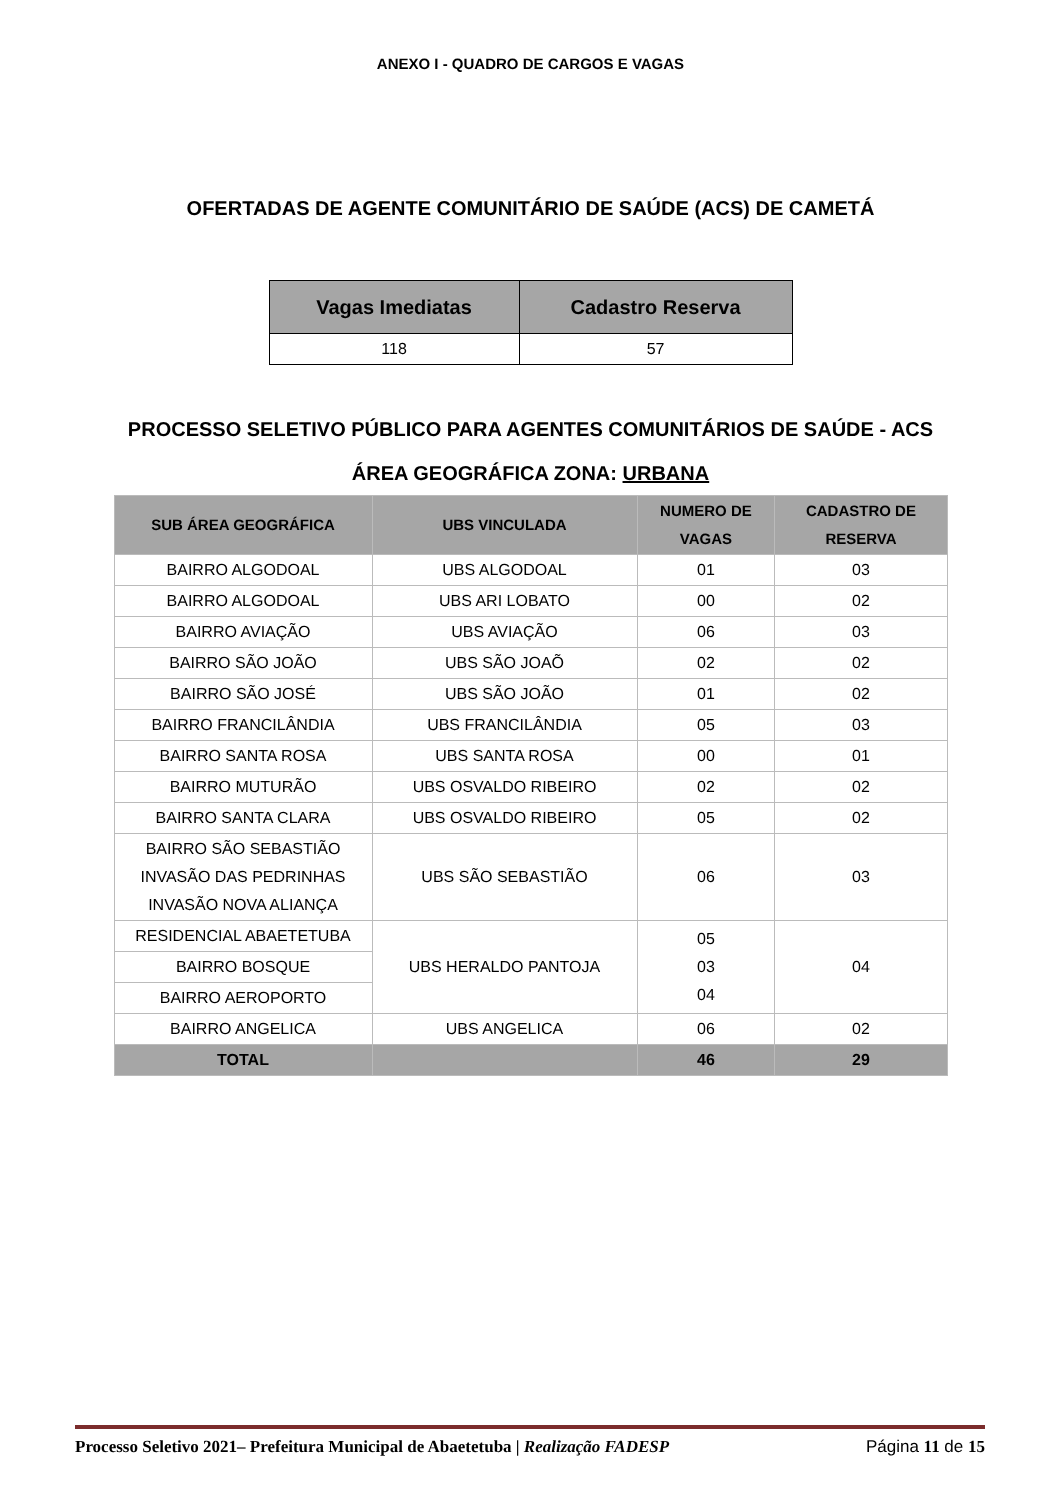ANEXO I - QUADRO DE CARGOS E VAGAS
OFERTADAS DE AGENTE COMUNITÁRIO DE SAÚDE (ACS) DE CAMETÁ
| Vagas Imediatas | Cadastro Reserva |
| --- | --- |
| 118 | 57 |
PROCESSO SELETIVO PÚBLICO PARA AGENTES COMUNITÁRIOS DE SAÚDE - ACS
ÁREA GEOGRÁFICA ZONA: URBANA
| SUB ÁREA GEOGRÁFICA | UBS VINCULADA | NUMERO DE VAGAS | CADASTRO DE RESERVA |
| --- | --- | --- | --- |
| BAIRRO ALGODOAL | UBS ALGODOAL | 01 | 03 |
| BAIRRO ALGODOAL | UBS ARI LOBATO | 00 | 02 |
| BAIRRO AVIAÇÃO | UBS AVIAÇÃO | 06 | 03 |
| BAIRRO SÃO JOÃO | UBS SÃO JOAÕ | 02 | 02 |
| BAIRRO SÃO JOSÉ | UBS SÃO JOÃO | 01 | 02 |
| BAIRRO FRANCILÂNDIA | UBS FRANCILÂNDIA | 05 | 03 |
| BAIRRO SANTA ROSA | UBS SANTA ROSA | 00 | 01 |
| BAIRRO MUTURÃO | UBS OSVALDO RIBEIRO | 02 | 02 |
| BAIRRO SANTA CLARA | UBS OSVALDO RIBEIRO | 05 | 02 |
| BAIRRO SÃO SEBASTIÃO INVASÃO DAS PEDRINHAS INVASÃO NOVA ALIANÇA | UBS SÃO SEBASTIÃO | 06 | 03 |
| RESIDENCIAL ABAETETUBA | UBS HERALDO PANTOJA | 05 03 04 | 04 |
| BAIRRO BOSQUE | | | |
| BAIRRO AEROPORTO | | | |
| BAIRRO ANGELICA | UBS ANGELICA | 06 | 02 |
| TOTAL | | 46 | 29 |
Processo Seletivo 2021– Prefeitura Municipal de Abaetetuba | Realização FADESP Página 11 de 15